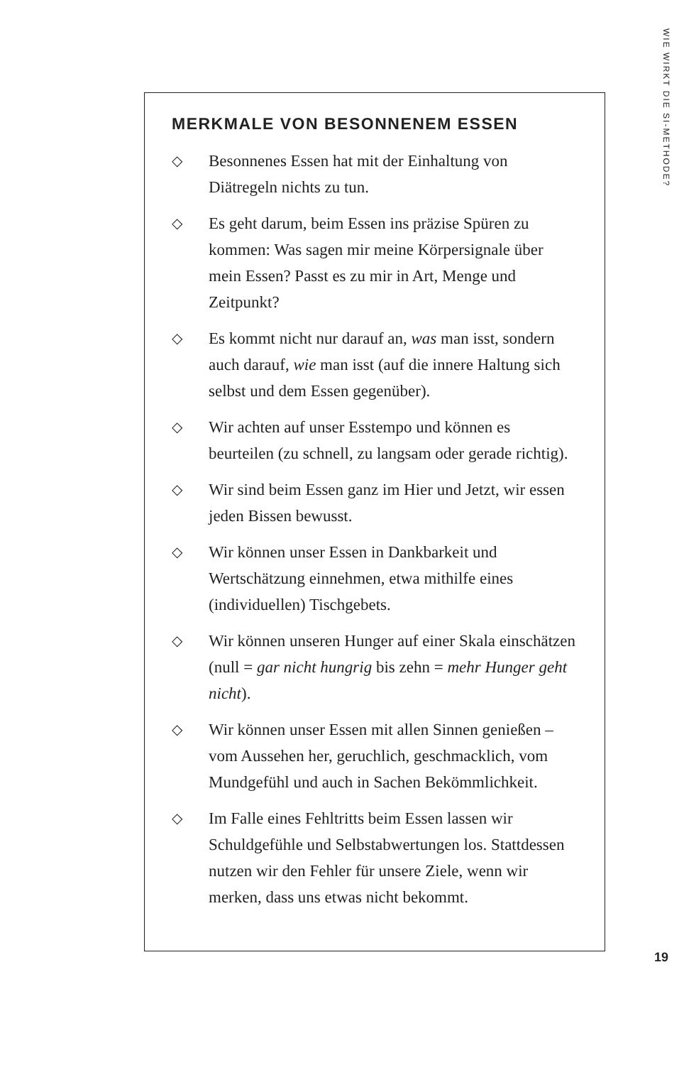WIE WIRKT DIE SI-METHODE?
MERKMALE VON BESONNENEM ESSEN
◇ Besonnenes Essen hat mit der Einhaltung von Diätregeln nichts zu tun.
◇ Es geht darum, beim Essen ins präzise Spüren zu kommen: Was sagen mir meine Körpersignale über mein Essen? Passt es zu mir in Art, Menge und Zeitpunkt?
◇ Es kommt nicht nur darauf an, was man isst, sondern auch darauf, wie man isst (auf die innere Haltung sich selbst und dem Essen gegenüber).
◇ Wir achten auf unser Esstempo und können es beurteilen (zu schnell, zu langsam oder gerade richtig).
◇ Wir sind beim Essen ganz im Hier und Jetzt, wir essen jeden Bissen bewusst.
◇ Wir können unser Essen in Dankbarkeit und Wertschätzung einnehmen, etwa mithilfe eines (individuellen) Tischgebets.
◇ Wir können unseren Hunger auf einer Skala einschätzen (null = gar nicht hungrig bis zehn = mehr Hunger geht nicht).
◇ Wir können unser Essen mit allen Sinnen genießen – vom Aussehen her, geruchlich, geschmacklich, vom Mundgefühl und auch in Sachen Bekömmlichkeit.
◇ Im Falle eines Fehltritts beim Essen lassen wir Schuldgefühle und Selbstabwertungen los. Stattdessen nutzen wir den Fehler für unsere Ziele, wenn wir merken, dass uns etwas nicht bekommt.
19